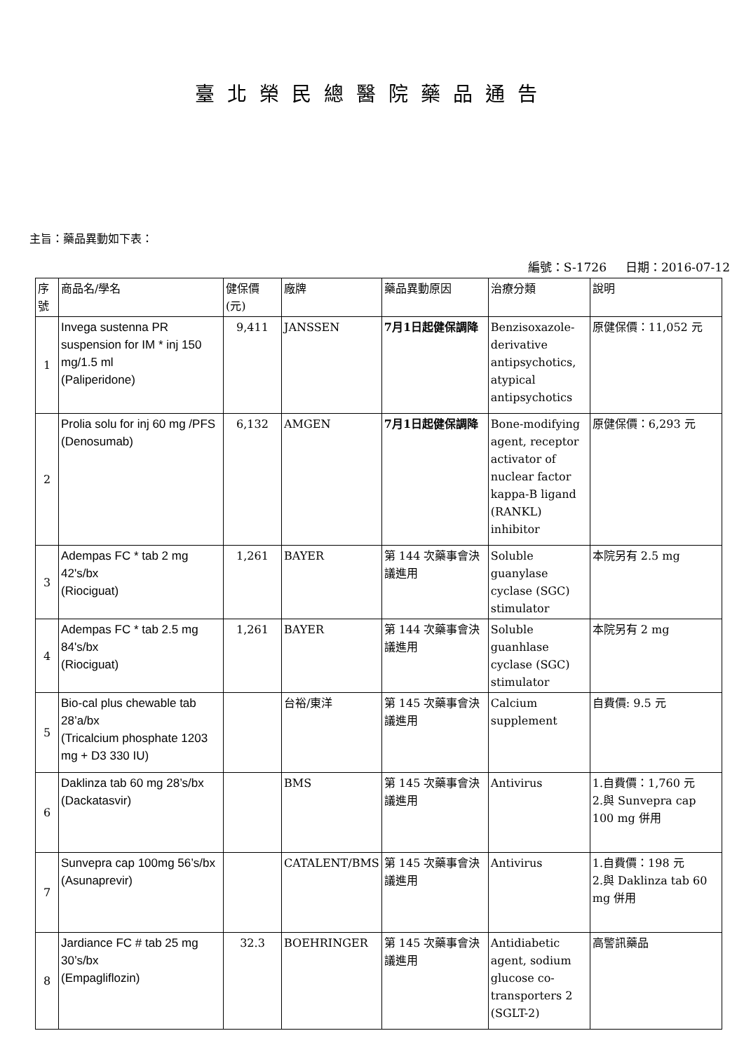臺北榮民總醫院藥品通告
主旨：藥品異動如下表：
編號：S-1726 日期：2016-07-12
| 序號 | 商品名/學名 | 健保價(元) | 廠牌 | 藥品異動原因 | 治療分類 | 說明 |
| --- | --- | --- | --- | --- | --- | --- |
| 1 | Invega sustenna PR suspension for IM * inj 150 mg/1.5 ml (Paliperidone) | 9,411 | JANSSEN | 7月1日起健保調降 | Benzisoxazole-derivative antipsychotics, atypical antipsychotics | 原健保價：11,052 元 |
| 2 | Prolia solu for inj 60 mg /PFS (Denosumab) | 6,132 | AMGEN | 7月1日起健保調降 | Bone-modifying agent, receptor activator of nuclear factor kappa-B ligand (RANKL) inhibitor | 原健保價：6,293 元 |
| 3 | Adempas FC * tab 2 mg 42's/bx (Riociguat) | 1,261 | BAYER | 第 144 次藥事會決議進用 | Soluble guanylase cyclase (SGC) stimulator | 本院另有 2.5 mg |
| 4 | Adempas FC * tab 2.5 mg 84's/bx (Riociguat) | 1,261 | BAYER | 第 144 次藥事會決議進用 | Soluble guanhlase cyclase (SGC) stimulator | 本院另有 2 mg |
| 5 | Bio-cal plus chewable tab 28’a/bx (Tricalcium phosphate 1203 mg + D3 330 IU) | | 台裕/東洋 | 第 145 次藥事會決議進用 | Calcium supplement | 自費價: 9.5 元 |
| 6 | Daklinza tab 60 mg 28’s/bx (Dackatasvir) | | BMS | 第 145 次藥事會決議進用 | Antivirus | 1.自費價：1,760 元 2.與 Sunvepra cap 100 mg 併用 |
| 7 | Sunvepra cap 100mg 56’s/bx (Asunaprevir) | | CATALENT/BMS | 第 145 次藥事會決議進用 | Antivirus | 1.自費價：198 元 2.與 Daklinza tab 60 mg 併用 |
| 8 | Jardiance FC # tab 25 mg 30’s/bx (Empagliflozin) | 32.3 | BOEHRINGER | 第 145 次藥事會決議進用 | Antidiabetic agent, sodium glucose co-transporters 2 (SGLT-2) | 高警訊藥品 |